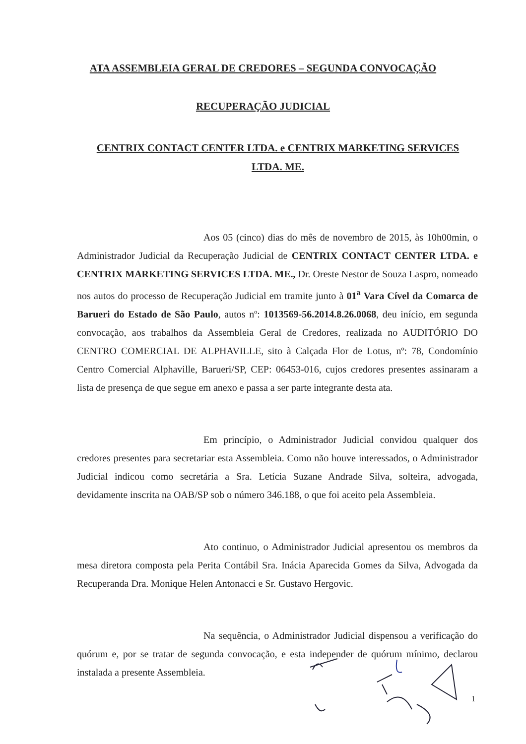ATA ASSEMBLEIA GERAL DE CREDORES – SEGUNDA CONVOCAÇÃO
RECUPERAÇÃO JUDICIAL
CENTRIX CONTACT CENTER LTDA. e CENTRIX MARKETING SERVICES LTDA. ME.
Aos 05 (cinco) dias do mês de novembro de 2015, às 10h00min, o Administrador Judicial da Recuperação Judicial de CENTRIX CONTACT CENTER LTDA. e CENTRIX MARKETING SERVICES LTDA. ME., Dr. Oreste Nestor de Souza Laspro, nomeado nos autos do processo de Recuperação Judicial em tramite junto à 01<sup>a</sup> Vara Cível da Comarca de Barueri do Estado de São Paulo, autos nº: 1013569-56.2014.8.26.0068, deu início, em segunda convocação, aos trabalhos da Assembleia Geral de Credores, realizada no AUDITÓRIO DO CENTRO COMERCIAL DE ALPHAVILLE, sito à Calçada Flor de Lotus, nº: 78, Condomínio Centro Comercial Alphaville, Barueri/SP, CEP: 06453-016, cujos credores presentes assinaram a lista de presença de que segue em anexo e passa a ser parte integrante desta ata.
Em princípio, o Administrador Judicial convidou qualquer dos credores presentes para secretariar esta Assembleia. Como não houve interessados, o Administrador Judicial indicou como secretária a Sra. Letícia Suzane Andrade Silva, solteira, advogada, devidamente inscrita na OAB/SP sob o número 346.188, o que foi aceito pela Assembleia.
Ato continuo, o Administrador Judicial apresentou os membros da mesa diretora composta pela Perita Contábil Sra. Inácia Aparecida Gomes da Silva, Advogada da Recuperanda Dra. Monique Helen Antonacci e Sr. Gustavo Hergovic.
Na sequência, o Administrador Judicial dispensou a verificação do quórum e, por se tratar de segunda convocação, e esta independer de quórum mínimo, declarou instalada a presente Assembleia.
1